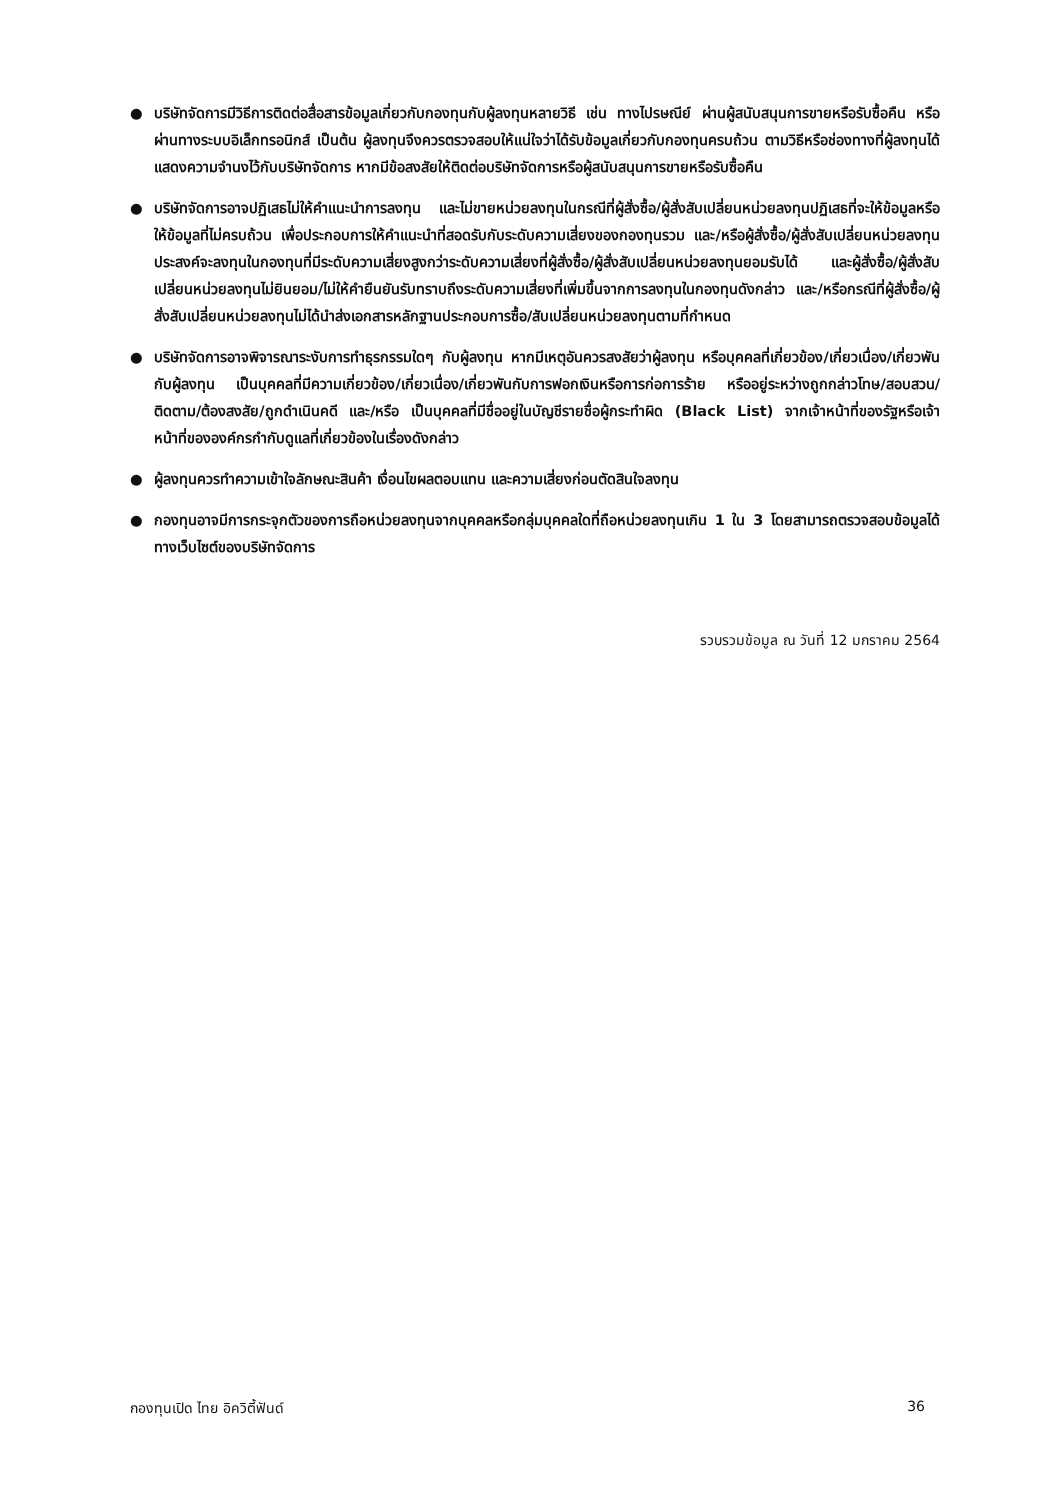● บริษัทจัดการมีวิธีการติดต่อสื่อสารข้อมูลเกี่ยวกับกองทุนกับผู้ลงทุนหลายวิธี เช่น ทางไปรษณีย์ ผ่านผู้สนับสนุนการขายหรือรับซื้อคืน หรือผ่านทางระบบอิเล็กทรอนิกส์ เป็นต้น ผู้ลงทุนจึงควรตรวจสอบให้แน่ใจว่าได้รับข้อมูลเกี่ยวกับกองทุนครบถ้วน ตามวิธีหรือช่องทางที่ผู้ลงทุนได้แสดงความจำนงไว้กับบริษัทจัดการ หากมีข้อสงสัยให้ติดต่อบริษัทจัดการหรือผู้สนับสนุนการขายหรือรับซื้อคืน
● บริษัทจัดการอาจปฏิเสธไม่ให้คำแนะนำการลงทุน และไม่ขายหน่วยลงทุนในกรณีที่ผู้สั่งซื้อ/ผู้สั่งสับเปลี่ยนหน่วยลงทุนปฏิเสธที่จะให้ข้อมูลหรือให้ข้อมูลที่ไม่ครบถ้วน เพื่อประกอบการให้คำแนะนำที่สอดรับกับระดับความเสี่ยงของกองทุนรวม และ/หรือผู้สั่งซื้อ/ผู้สั่งสับเปลี่ยนหน่วยลงทุนประสงค์จะลงทุนในกองทุนที่มีระดับความเสี่ยงสูงกว่าระดับความเสี่ยงที่ผู้สั่งซื้อ/ผู้สั่งสับเปลี่ยนหน่วยลงทุนยอมรับได้ และผู้สั่งซื้อ/ผู้สั่งสับเปลี่ยนหน่วยลงทุนไม่ยินยอม/ไม่ให้คำยืนยันรับทราบถึงระดับความเสี่ยงที่เพิ่มขึ้นจากการลงทุนในกองทุนดังกล่าว และ/หรือกรณีที่ผู้สั่งซื้อ/ผู้สั่งสับเปลี่ยนหน่วยลงทุนไม่ได้นำส่งเอกสารหลักฐานประกอบการซื้อ/สับเปลี่ยนหน่วยลงทุนตามที่กำหนด
● บริษัทจัดการอาจพิจารณาระงับการทำธุรกรรมใดๆ กับผู้ลงทุน หากมีเหตุอันควรสงสัยว่าผู้ลงทุน หรือบุคคลที่เกี่ยวข้อง/เกี่ยวเนื่อง/เกี่ยวพันกับผู้ลงทุน เป็นบุคคลที่มีความเกี่ยวข้อง/เกี่ยวเนื่อง/เกี่ยวพันกับการฟอกเงินหรือการก่อการร้าย หรืออยู่ระหว่างถูกกล่าวโทษ/สอบสวน/ติดตาม/ต้องสงสัย/ถูกดำเนินคดี และ/หรือ เป็นบุคคลที่มีชื่ออยู่ในบัญชีรายชื่อผู้กระทำผิด (Black List) จากเจ้าหน้าที่ของรัฐหรือเจ้าหน้าที่ขององค์กรกำกับดูแลที่เกี่ยวข้องในเรื่องดังกล่าว
● ผู้ลงทุนควรทำความเข้าใจลักษณะสินค้า เงื่อนไขผลตอบแทน และความเสี่ยงก่อนตัดสินใจลงทุน
● กองทุนอาจมีการกระจุกตัวของการถือหน่วยลงทุนจากบุคคลหรือกลุ่มบุคคลใดที่ถือหน่วยลงทุนเกิน 1 ใน 3 โดยสามารถตรวจสอบข้อมูลได้ทางเว็บไซต์ของบริษัทจัดการ
รวบรวมข้อมูล ณ วันที่ 12 มกราคม 2564
กองทุนเปิด ไทย อิควิตี้ฟันด์ 36